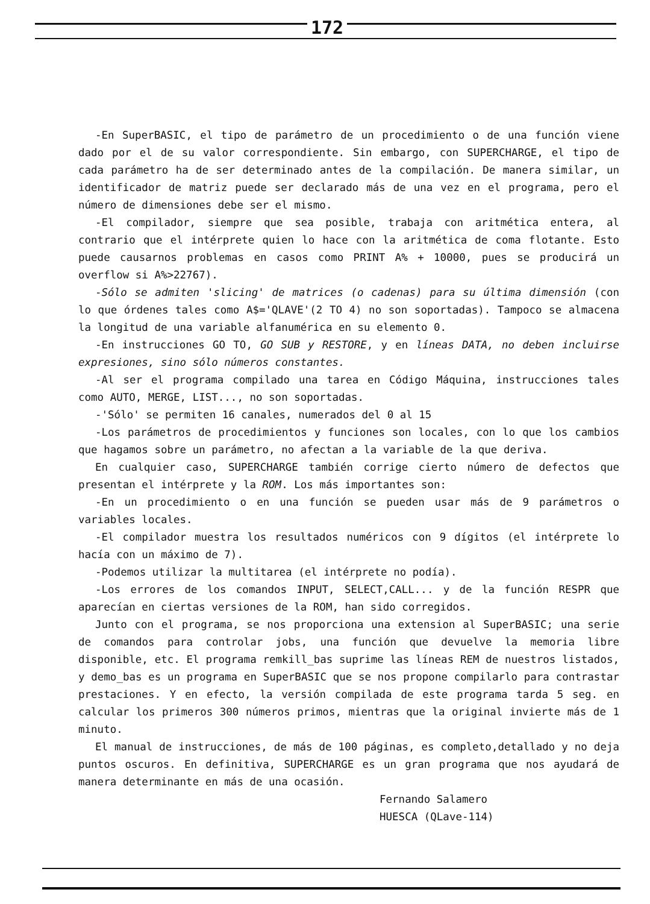172
-En SuperBASIC, el tipo de parámetro de un procedimiento o de una función viene dado por el de su valor correspondiente. Sin embargo, con SUPERCHARGE, el tipo de cada parámetro ha de ser determinado antes de la compilación. De manera similar, un identificador de matriz puede ser declarado más de una vez en el programa, pero el número de dimensiones debe ser el mismo.
-El compilador, siempre que sea posible, trabaja con aritmética entera, al contrario que el intérprete quien lo hace con la aritmética de coma flotante. Esto puede causarnos problemas en casos como PRINT A% + 10000, pues se producirá un overflow si A%>22767).
-Sólo se admiten 'slicing' de matrices (o cadenas) para su última dimensión (con lo que órdenes tales como A$='QLAVE'(2 TO 4) no son soportadas). Tampoco se almacena la longitud de una variable alfanumérica en su elemento 0.
-En instrucciones GO TO, GO SUB y RESTORE, y en líneas DATA, no deben incluirse expresiones, sino sólo números constantes.
-Al ser el programa compilado una tarea en Código Máquina, instrucciones tales como AUTO, MERGE, LIST..., no son soportadas.
-'Sólo' se permiten 16 canales, numerados del 0 al 15
-Los parámetros de procedimientos y funciones son locales, con lo que los cambios que hagamos sobre un parámetro, no afectan a la variable de la que deriva.
En cualquier caso, SUPERCHARGE también corrige cierto número de defectos que presentan el intérprete y la ROM. Los más importantes son:
-En un procedimiento o en una función se pueden usar más de 9 parámetros o variables locales.
-El compilador muestra los resultados numéricos con 9 dígitos (el intérprete lo hacía con un máximo de 7).
-Podemos utilizar la multitarea (el intérprete no podía).
-Los errores de los comandos INPUT, SELECT,CALL... y de la función RESPR que aparecían en ciertas versiones de la ROM, han sido corregidos.
Junto con el programa, se nos proporciona una extension al SuperBASIC; una serie de comandos para controlar jobs, una función que devuelve la memoria libre disponible, etc. El programa remkill_bas suprime las líneas REM de nuestros listados, y demo_bas es un programa en SuperBASIC que se nos propone compilarlo para contrastar prestaciones. Y en efecto, la versión compilada de este programa tarda 5 seg. en calcular los primeros 300 números primos, mientras que la original invierte más de 1 minuto.
El manual de instrucciones, de más de 100 páginas, es completo,detallado y no deja puntos oscuros. En definitiva, SUPERCHARGE es un gran programa que nos ayudará de manera determinante en más de una ocasión.
Fernando Salamero
HUESCA (QLave-114)